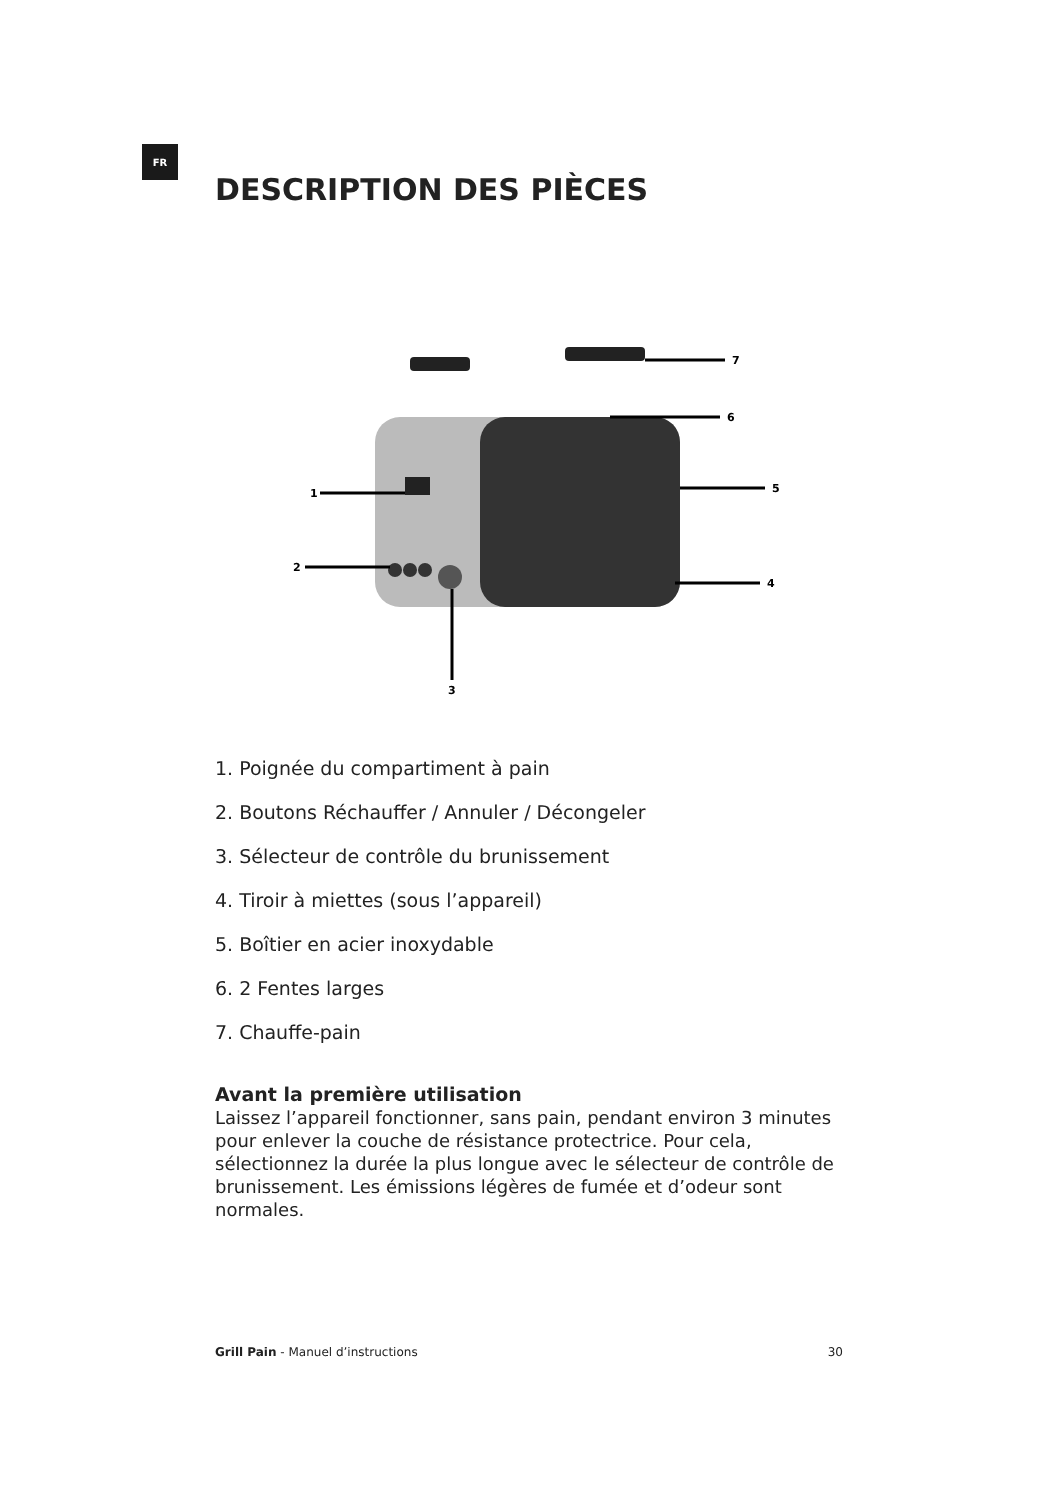FR
DESCRIPTION DES PIÈCES
7
6
5
4
1
2
3
1. Poignée du compartiment à pain
2. Boutons Réchauffer / Annuler / Décongeler
3. Sélecteur de contrôle du brunissement
4. Tiroir à miettes (sous l’appareil)
5. Boîtier en acier inoxydable
6. 2 Fentes larges
7. Chauffe-pain
Avant la première utilisation
Laissez l’appareil fonctionner, sans pain, pendant environ 3 minutes pour enlever la couche de résistance protectrice. Pour cela, sélectionnez la durée la plus longue avec le sélecteur de contrôle de brunissement. Les émissions légères de fumée et d’odeur sont normales.
Grill Pain - Manuel d’instructions 30